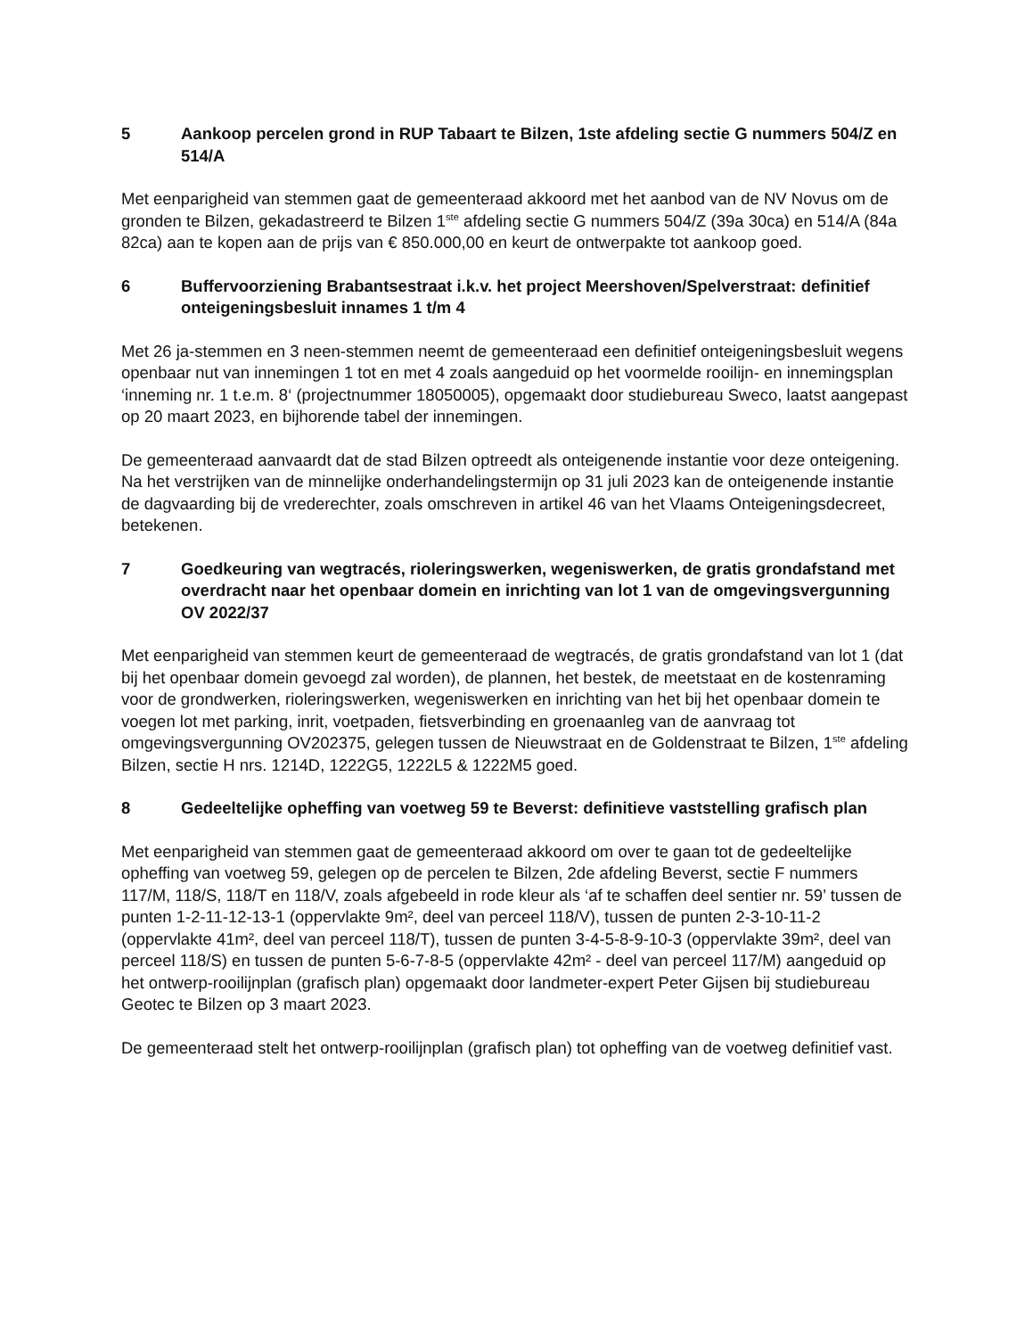5 Aankoop percelen grond in RUP Tabaart te Bilzen, 1ste afdeling sectie G nummers 504/Z en 514/A
Met eenparigheid van stemmen gaat de gemeenteraad akkoord met het aanbod van de NV Novus om de gronden te Bilzen, gekadastreerd te Bilzen 1<sup>ste</sup> afdeling sectie G nummers 504/Z (39a 30ca) en 514/A (84a 82ca) aan te kopen aan de prijs van € 850.000,00 en keurt de ontwerpakte tot aankoop goed.
6 Buffervoorziening Brabantsestraat i.k.v. het project Meershoven/Spelverstraat: definitief onteigeningsbesluit innames 1 t/m 4
Met 26 ja-stemmen en 3 neen-stemmen neemt de gemeenteraad een definitief onteigeningsbesluit wegens openbaar nut van innemingen 1 tot en met 4 zoals aangeduid op het voormelde rooilijn- en innemingsplan ‘inneming nr. 1 t.e.m. 8‘ (projectnummer 18050005), opgemaakt door studiebureau Sweco, laatst aangepast op 20 maart 2023, en bijhorende tabel der innemingen.
De gemeenteraad aanvaardt dat de stad Bilzen optreedt als onteigenende instantie voor deze onteigening. Na het verstrijken van de minnelijke onderhandelingstermijn op 31 juli 2023 kan de onteigenende instantie de dagvaarding bij de vrederechter, zoals omschreven in artikel 46 van het Vlaams Onteigeningsdecreet, betekenen.
7 Goedkeuring van wegtracés, rioleringswerken, wegeniswerken, de gratis grondafstand met overdracht naar het openbaar domein en inrichting van lot 1 van de omgevingsvergunning OV 2022/37
Met eenparigheid van stemmen keurt de gemeenteraad de wegtracés, de gratis grondafstand van lot 1 (dat bij het openbaar domein gevoegd zal worden), de plannen, het bestek, de meetstaat en de kostenraming voor de grondwerken, rioleringswerken, wegeniswerken en inrichting van het bij het openbaar domein te voegen lot met parking, inrit, voetpaden, fietsverbinding en groenaanleg van de aanvraag tot omgevingsvergunning OV202375, gelegen tussen de Nieuwstraat en de Goldenstraat te Bilzen, 1<sup>ste</sup> afdeling Bilzen, sectie H nrs. 1214D, 1222G5, 1222L5 & 1222M5 goed.
8 Gedeeltelijke opheffing van voetweg 59 te Beverst: definitieve vaststelling grafisch plan
Met eenparigheid van stemmen gaat de gemeenteraad akkoord om over te gaan tot de gedeeltelijke opheffing van voetweg 59, gelegen op de percelen te Bilzen, 2de afdeling Beverst, sectie F nummers 117/M, 118/S, 118/T en 118/V, zoals afgebeeld in rode kleur als ‘af te schaffen deel sentier nr. 59’ tussen de punten 1-2-11-12-13-1 (oppervlakte 9m², deel van perceel 118/V), tussen de punten 2-3-10-11-2 (oppervlakte 41m², deel van perceel 118/T), tussen de punten 3-4-5-8-9-10-3 (oppervlakte 39m², deel van perceel 118/S) en tussen de punten 5-6-7-8-5 (oppervlakte 42m² - deel van perceel 117/M) aangeduid op het ontwerp-rooilijnplan (grafisch plan) opgemaakt door landmeter-expert Peter Gijsen bij studiebureau Geotec te Bilzen op 3 maart 2023.
De gemeenteraad stelt het ontwerp-rooilijnplan (grafisch plan) tot opheffing van de voetweg definitief vast.